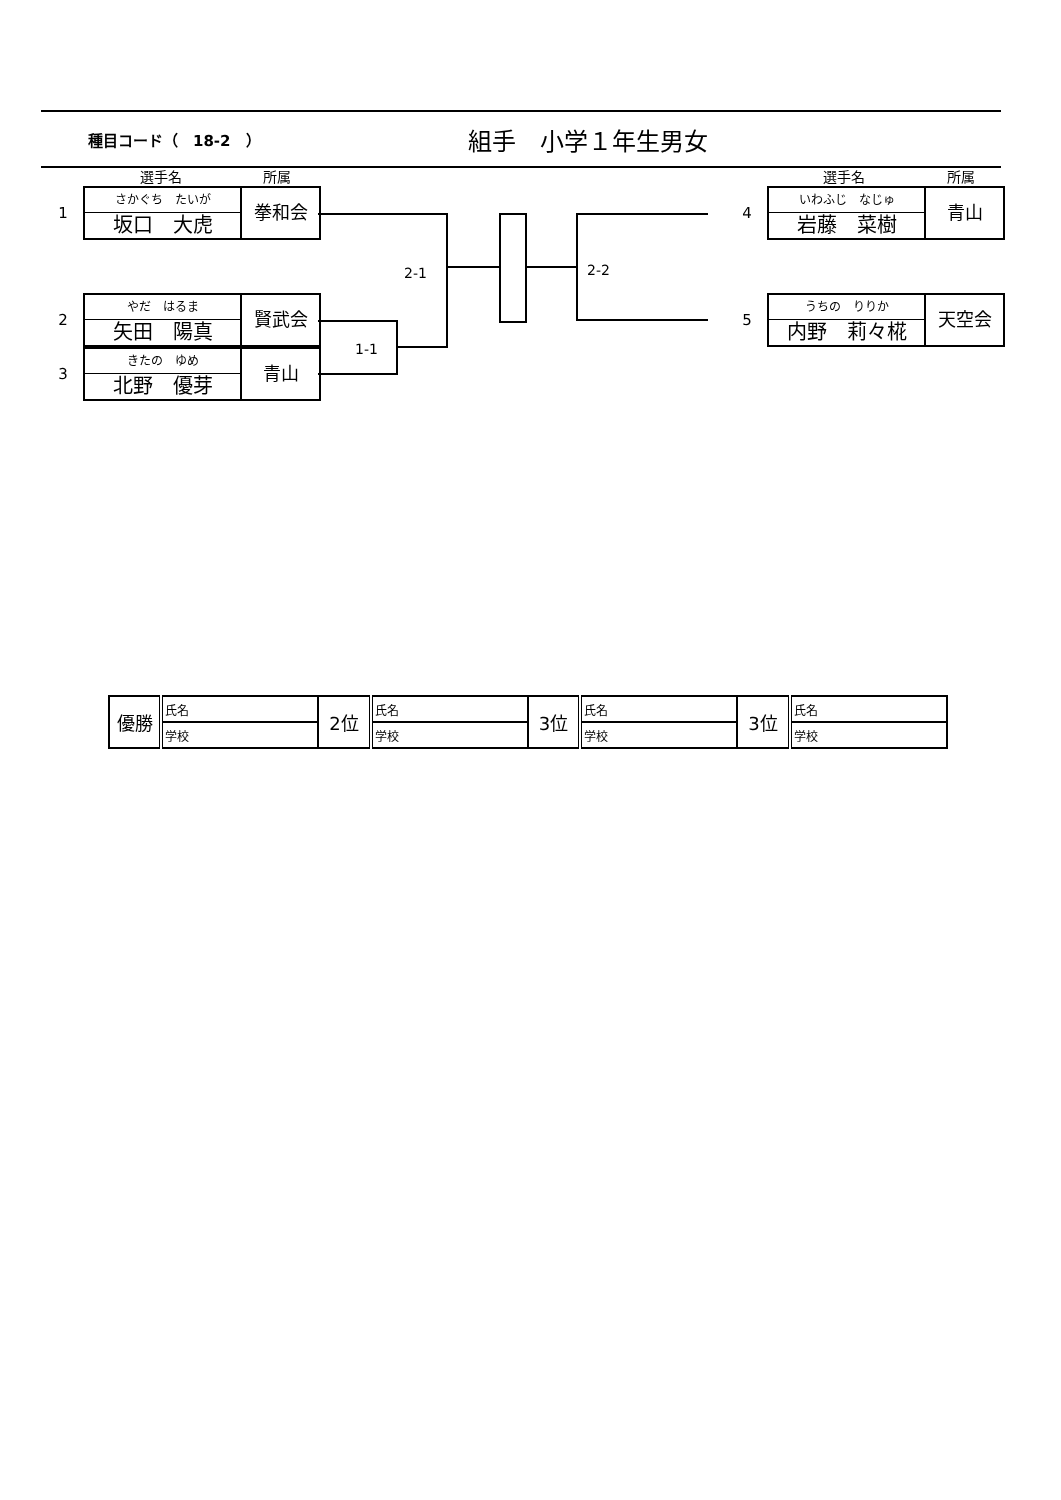種目コード（　18-2　）
組手　小学１年生男女
選手名 所属 選手名 所属
1
さかぐち　たいが
坂口　大虎
拳和会
2
やだ　はるま
矢田　陽真
賢武会
3
きたの　ゆめ
北野　優芽
青山
4
いわふじ　なじゅ
岩藤　菜樹
青山
5
うちの　りりか
内野　莉々椛
天空会
2-1 2-2
1-1
| 優勝 | 氏名 | 2位 | 氏名 | 3位 | 氏名 | 3位 | 氏名 |
| | 学校 | | 学校 | | 学校 | | 学校 |